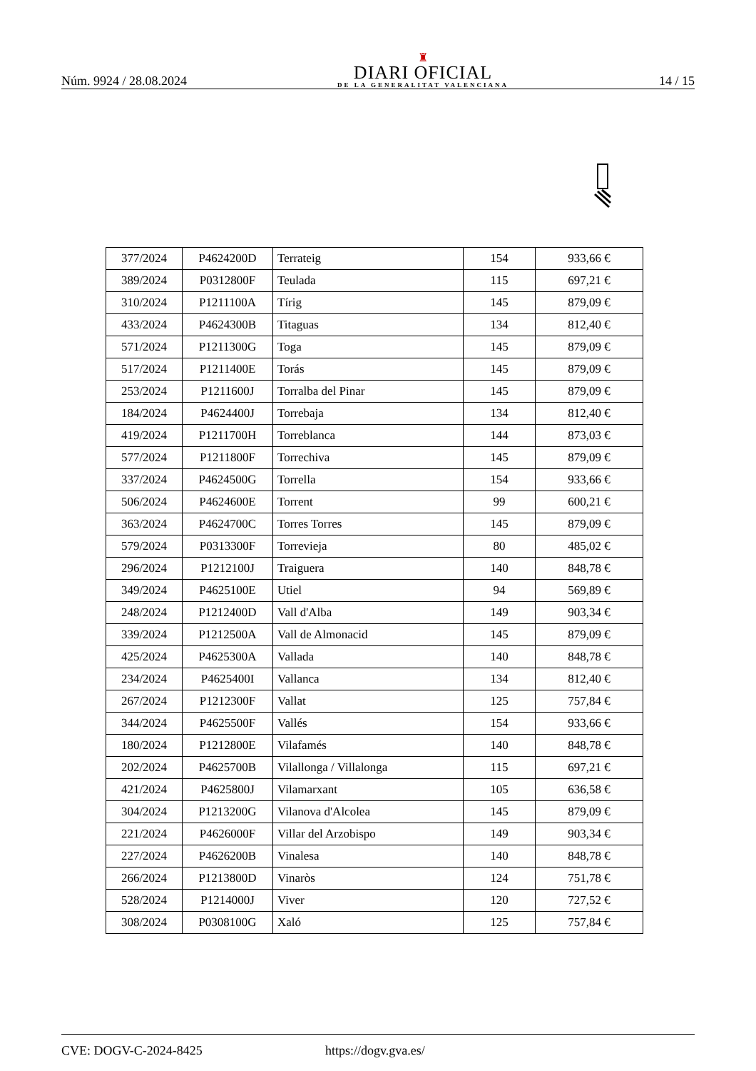Núm. 9924 / 28.08.2024
♜
DIARI OFICIAL
DE LA GENERALITAT VALENCIANA
14 / 15
| 377/2024 | P4624200D | Terrateig | 154 | 933,66 € |
| 389/2024 | P0312800F | Teulada | 115 | 697,21 € |
| 310/2024 | P1211100A | Tírig | 145 | 879,09 € |
| 433/2024 | P4624300B | Titaguas | 134 | 812,40 € |
| 571/2024 | P1211300G | Toga | 145 | 879,09 € |
| 517/2024 | P1211400E | Torás | 145 | 879,09 € |
| 253/2024 | P1211600J | Torralba del Pinar | 145 | 879,09 € |
| 184/2024 | P4624400J | Torrebaja | 134 | 812,40 € |
| 419/2024 | P1211700H | Torreblanca | 144 | 873,03 € |
| 577/2024 | P1211800F | Torrechiva | 145 | 879,09 € |
| 337/2024 | P4624500G | Torrella | 154 | 933,66 € |
| 506/2024 | P4624600E | Torrent | 99 | 600,21 € |
| 363/2024 | P4624700C | Torres Torres | 145 | 879,09 € |
| 579/2024 | P0313300F | Torrevieja | 80 | 485,02 € |
| 296/2024 | P1212100J | Traiguera | 140 | 848,78 € |
| 349/2024 | P4625100E | Utiel | 94 | 569,89 € |
| 248/2024 | P1212400D | Vall d'Alba | 149 | 903,34 € |
| 339/2024 | P1212500A | Vall de Almonacid | 145 | 879,09 € |
| 425/2024 | P4625300A | Vallada | 140 | 848,78 € |
| 234/2024 | P4625400I | Vallanca | 134 | 812,40 € |
| 267/2024 | P1212300F | Vallat | 125 | 757,84 € |
| 344/2024 | P4625500F | Vallés | 154 | 933,66 € |
| 180/2024 | P1212800E | Vilafamés | 140 | 848,78 € |
| 202/2024 | P4625700B | Vilallonga / Villalonga | 115 | 697,21 € |
| 421/2024 | P4625800J | Vilamarxant | 105 | 636,58 € |
| 304/2024 | P1213200G | Vilanova d'Alcolea | 145 | 879,09 € |
| 221/2024 | P4626000F | Villar del Arzobispo | 149 | 903,34 € |
| 227/2024 | P4626200B | Vinalesa | 140 | 848,78 € |
| 266/2024 | P1213800D | Vinaròs | 124 | 751,78 € |
| 528/2024 | P1214000J | Viver | 120 | 727,52 € |
| 308/2024 | P0308100G | Xaló | 125 | 757,84 € |
CVE: DOGV-C-2024-8425 https://dogv.gva.es/